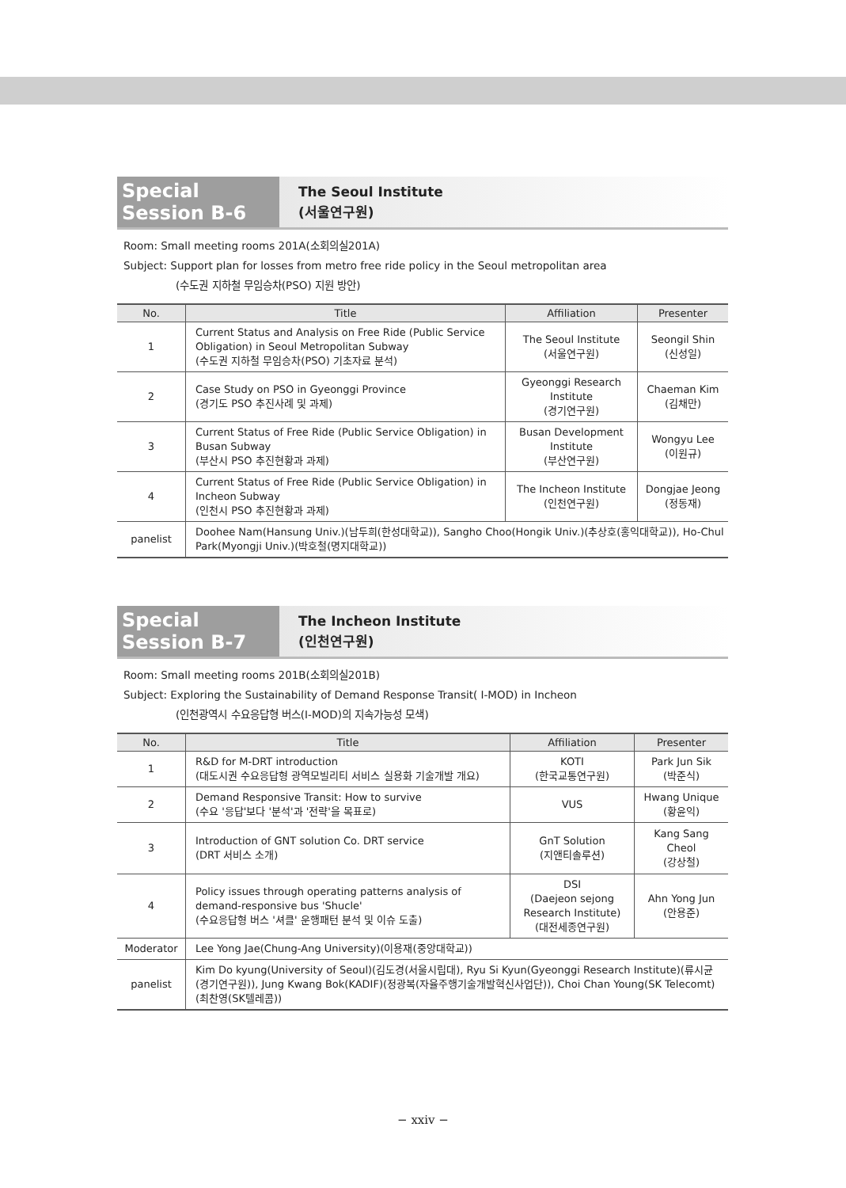Special Session B-6
The Seoul Institute
(서울연구원)
Room: Small meeting rooms 201A(소회의실201A)
Subject: Support plan for losses from metro free ride policy in the Seoul metropolitan area
(수도권 지하철 무임승차(PSO) 지원 방안)
| No. | Title | Affiliation | Presenter |
| --- | --- | --- | --- |
| 1 | Current Status and Analysis on Free Ride (Public Service Obligation) in Seoul Metropolitan Subway (수도권 지하철 무임승차(PSO) 기초자료 분석) | The Seoul Institute (서울연구원) | Seongil Shin (신성일) |
| 2 | Case Study on PSO in Gyeonggi Province (경기도 PSO 추진사례 및 과제) | Gyeonggi Research Institute (경기연구원) | Chaeman Kim (김채만) |
| 3 | Current Status of Free Ride (Public Service Obligation) in Busan Subway (부산시 PSO 추진현황과 과제) | Busan Development Institute (부산연구원) | Wongyu Lee (이원규) |
| 4 | Current Status of Free Ride (Public Service Obligation) in Incheon Subway (인천시 PSO 추진현황과 과제) | The Incheon Institute (인천연구원) | Dongjae Jeong (정동재) |
| panelist | Doohee Nam(Hansung Univ.)(남두희(한성대학교)), Sangho Choo(Hongik Univ.)(추상호(홍익대학교)), Ho-Chul Park(Myongji Univ.)(박호철(명지대학교)) | | |
Special Session B-7
The Incheon Institute
(인천연구원)
Room: Small meeting rooms 201B(소회의실201B)
Subject: Exploring the Sustainability of Demand Response Transit( I-MOD) in Incheon
(인천광역시 수요응답형 버스(I-MOD)의 지속가능성 모색)
| No. | Title | Affiliation | Presenter |
| --- | --- | --- | --- |
| 1 | R&D for M-DRT introduction (대도시권 수요응답형 광역모빌리티 서비스 실용화 기술개발 개요) | KOTI (한국교통연구원) | Park Jun Sik (박준식) |
| 2 | Demand Responsive Transit: How to survive (수요 '응답'보다 '분석'과 '전략'을 목표로) | VUS | Hwang Unique (황윤익) |
| 3 | Introduction of GNT solution Co. DRT service (DRT 서비스 소개) | GnT Solution (지앤티솔루션) | Kang Sang Cheol (강상철) |
| 4 | Policy issues through operating patterns analysis of demand-responsive bus 'Shucle' (수요응답형 버스 '셔클' 운행패턴 분석 및 이슈 도출) | DSI (Daejeon sejong Research Institute) (대전세종연구원) | Ahn Yong Jun (안용준) |
| Moderator | Lee Yong Jae(Chung-Ang University)(이용재(중앙대학교)) | | |
| panelist | Kim Do kyung(University of Seoul)(김도경(서울시립대), Ryu Si Kyun(Gyeonggi Research Institute)(류시균(경기연구원)), Jung Kwang Bok(KADIF)(정광복(자율주행기술개발혁신사업단)), Choi Chan Young(SK Telecomt)(최찬영(SK텔레콤)) | | |
− xxiv −